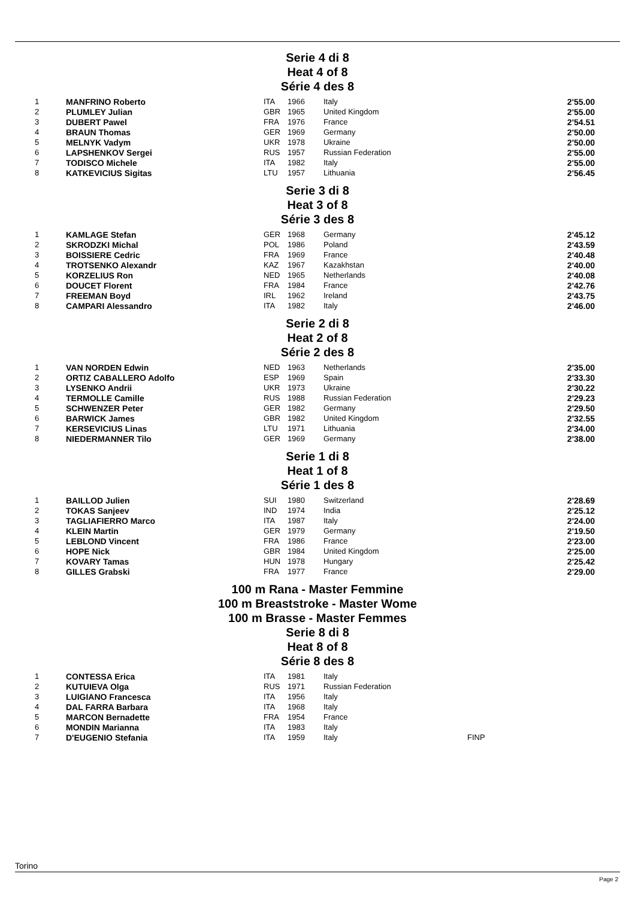Serie 4 di 8
Heat 4 of 8
Série 4 des 8
| 1 | MANFRINO Roberto | ITA | 1966 | Italy | | 2'55.00 |
| 2 | PLUMLEY Julian | GBR | 1965 | United Kingdom | | 2'55.00 |
| 3 | DUBERT Pawel | FRA | 1976 | France | | 2'54.51 |
| 4 | BRAUN Thomas | GER | 1969 | Germany | | 2'50.00 |
| 5 | MELNYK Vadym | UKR | 1978 | Ukraine | | 2'50.00 |
| 6 | LAPSHENKOV Sergei | RUS | 1957 | Russian Federation | | 2'55.00 |
| 7 | TODISCO Michele | ITA | 1982 | Italy | | 2'55.00 |
| 8 | KATKEVICIUS Sigitas | LTU | 1957 | Lithuania | | 2'56.45 |
Serie 3 di 8
Heat 3 of 8
Série 3 des 8
| 1 | KAMLAGE Stefan | GER | 1968 | Germany | | 2'45.12 |
| 2 | SKRODZKI Michal | POL | 1986 | Poland | | 2'43.59 |
| 3 | BOISSIERE Cedric | FRA | 1969 | France | | 2'40.48 |
| 4 | TROTSENKO Alexandr | KAZ | 1967 | Kazakhstan | | 2'40.00 |
| 5 | KORZELIUS Ron | NED | 1965 | Netherlands | | 2'40.08 |
| 6 | DOUCET Florent | FRA | 1984 | France | | 2'42.76 |
| 7 | FREEMAN Boyd | IRL | 1962 | Ireland | | 2'43.75 |
| 8 | CAMPARI Alessandro | ITA | 1982 | Italy | | 2'46.00 |
Serie 2 di 8
Heat 2 of 8
Série 2 des 8
| 1 | VAN NORDEN Edwin | NED | 1963 | Netherlands | | 2'35.00 |
| 2 | ORTIZ CABALLERO Adolfo | ESP | 1969 | Spain | | 2'33.30 |
| 3 | LYSENKO Andrii | UKR | 1973 | Ukraine | | 2'30.22 |
| 4 | TERMOLLE Camille | RUS | 1988 | Russian Federation | | 2'29.23 |
| 5 | SCHWENZER Peter | GER | 1982 | Germany | | 2'29.50 |
| 6 | BARWICK James | GBR | 1982 | United Kingdom | | 2'32.55 |
| 7 | KERSEVICIUS Linas | LTU | 1971 | Lithuania | | 2'34.00 |
| 8 | NIEDERMANNER Tilo | GER | 1969 | Germany | | 2'38.00 |
Serie 1 di 8
Heat 1 of 8
Série 1 des 8
| 1 | BAILLOD Julien | SUI | 1980 | Switzerland | | 2'28.69 |
| 2 | TOKAS Sanjeev | IND | 1974 | India | | 2'25.12 |
| 3 | TAGLIAFIERRO Marco | ITA | 1987 | Italy | | 2'24.00 |
| 4 | KLEIN Martin | GER | 1979 | Germany | | 2'19.50 |
| 5 | LEBLOND Vincent | FRA | 1986 | France | | 2'23.00 |
| 6 | HOPE Nick | GBR | 1984 | United Kingdom | | 2'25.00 |
| 7 | KOVARY Tamas | HUN | 1978 | Hungary | | 2'25.42 |
| 8 | GILLES Grabski | FRA | 1977 | France | | 2'29.00 |
100 m Rana - Master Femmine
100 m Breaststroke - Master Wome
100 m Brasse - Master Femmes
Serie 8 di 8
Heat 8 of 8
Série 8 des 8
| 1 | CONTESSA Erica | ITA | 1981 | Italy | | |
| 2 | KUTUIEVA Olga | RUS | 1971 | Russian Federation | | |
| 3 | LUIGIANO Francesca | ITA | 1956 | Italy | | |
| 4 | DAL FARRA Barbara | ITA | 1968 | Italy | | |
| 5 | MARCON Bernadette | FRA | 1954 | France | | |
| 6 | MONDIN Marianna | ITA | 1983 | Italy | | |
| 7 | D'EUGENIO Stefania | ITA | 1959 | Italy | FINP | |
Torino
Page 2